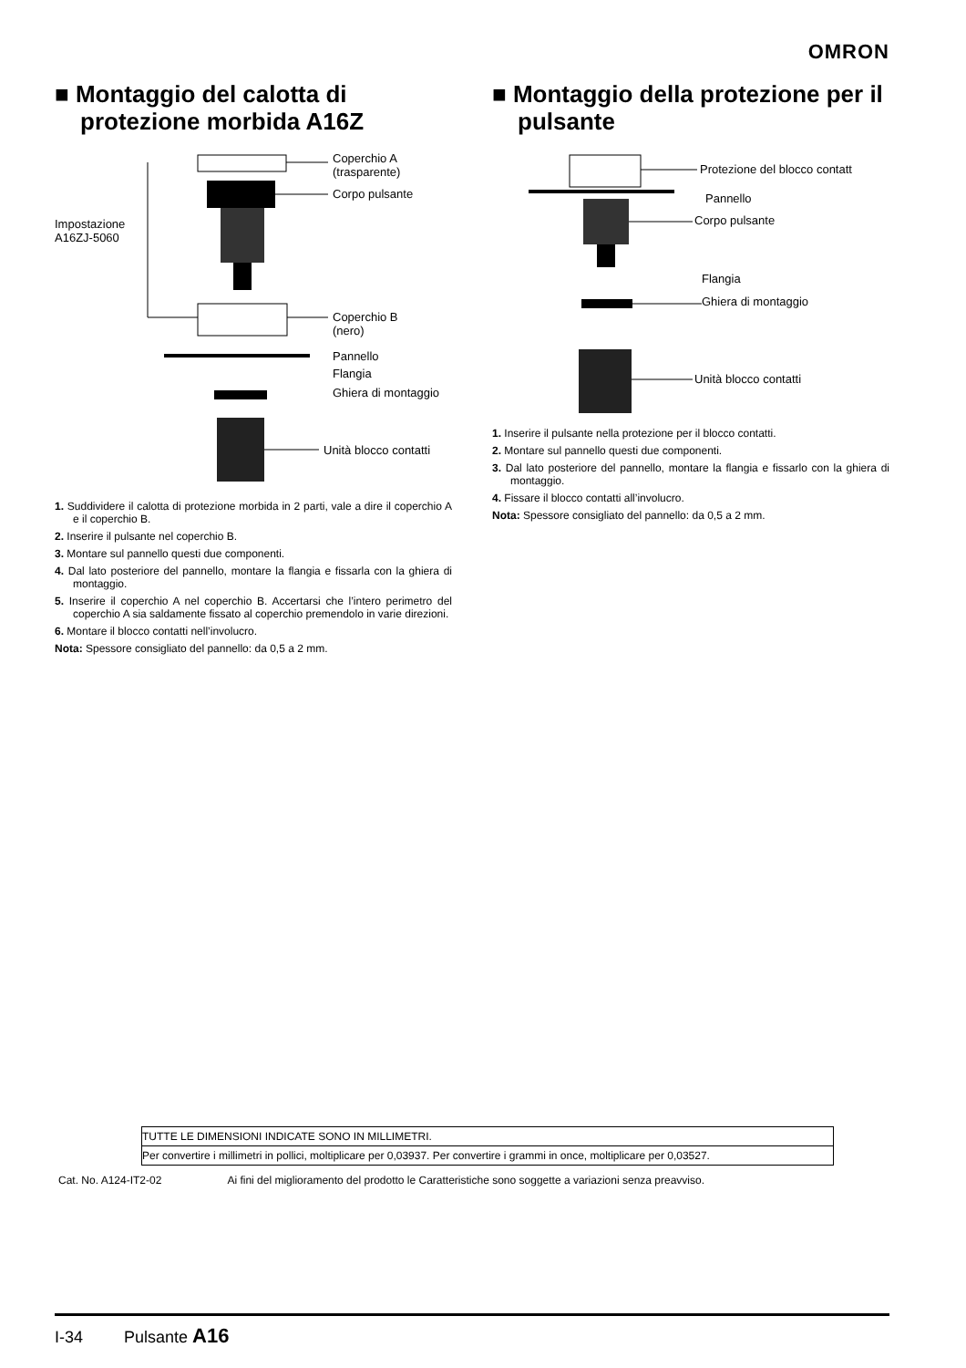OMRON
■ Montaggio del calotta di protezione morbida A16Z
Coperchio A
(trasparente)
Corpo pulsante
Impostazione
A16ZJ-5060
Coperchio B
(nero)
Pannello
Flangia
Ghiera di montaggio
Unità blocco contatti
1. Suddividere il calotta di protezione morbida in 2 parti, vale a dire il coperchio A e il coperchio B.
2. Inserire il pulsante nel coperchio B.
3. Montare sul pannello questi due componenti.
4. Dal lato posteriore del pannello, montare la flangia e fissarla con la ghiera di montaggio.
5. Inserire il coperchio A nel coperchio B. Accertarsi che l’intero perimetro del coperchio A sia saldamente fissato al coperchio premendolo in varie direzioni.
6. Montare il blocco contatti nell’involucro.
Nota: Spessore consigliato del pannello: da 0,5 a 2 mm.
■ Montaggio della protezione per il pulsante
Protezione del blocco contatt
Pannello
Corpo pulsante
Flangia
Ghiera di montaggio
Unità blocco contatti
1. Inserire il pulsante nella protezione per il blocco contatti.
2. Montare sul pannello questi due componenti.
3. Dal lato posteriore del pannello, montare la flangia e fissarlo con la ghiera di montaggio.
4. Fissare il blocco contatti all’involucro.
Nota: Spessore consigliato del pannello: da 0,5 a 2 mm.
TUTTE LE DIMENSIONI INDICATE SONO IN MILLIMETRI.
Per convertire i millimetri in pollici, moltiplicare per 0,03937. Per convertire i grammi in once, moltiplicare per 0,03527.
Cat. No. A124-IT2-02 Ai fini del miglioramento del prodotto le Caratteristiche sono soggette a variazioni senza preavviso.
I-34 Pulsante A16